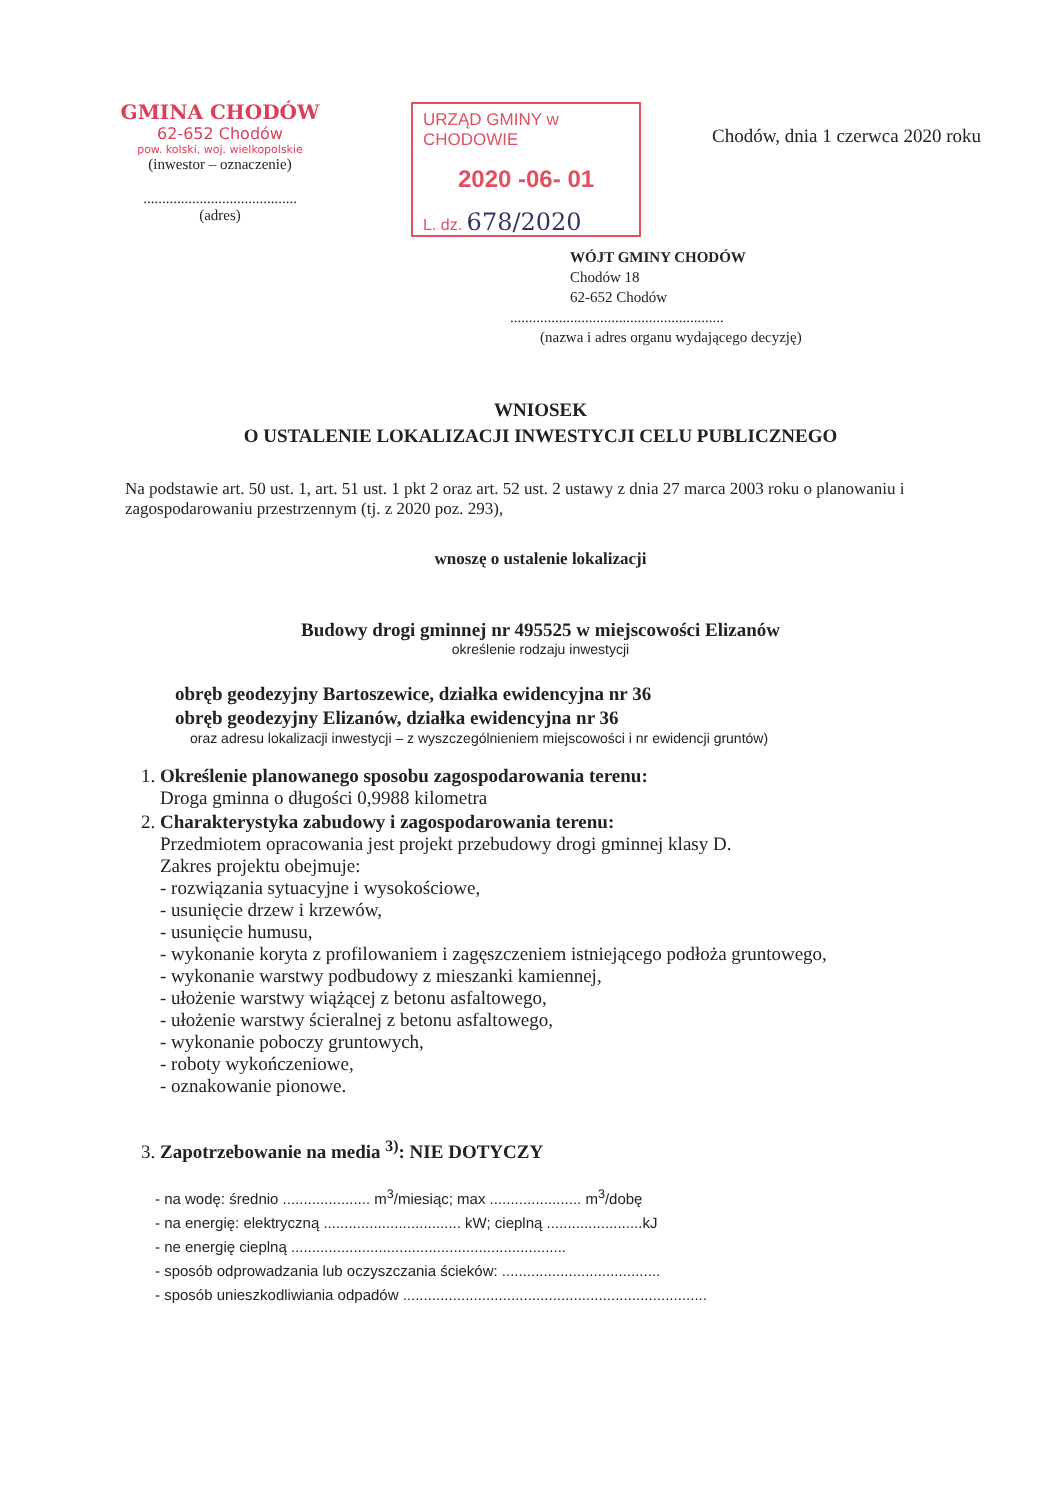GMINA CHODÓW
62-652 Chodów
pow. kolski, woj. wielkopolskie
(inwestor – oznaczenie)
.........................................
(adres)
URZĄD GMINY w CHODOWIE
2020 -06- 01
L. dz. 678/2020
Chodów, dnia 1 czerwca 2020 roku
WÓJT GMINY CHODÓW
Chodów 18
62-652 Chodów
.........................................................
(nazwa i adres organu wydającego decyzję)
WNIOSEK
O USTALENIE LOKALIZACJI INWESTYCJI CELU PUBLICZNEGO
Na podstawie art. 50 ust. 1, art. 51 ust. 1 pkt 2 oraz art. 52 ust. 2 ustawy z dnia 27 marca 2003 roku o planowaniu i zagospodarowaniu przestrzennym (tj. z 2020 poz. 293),
wnoszę o ustalenie lokalizacji
Budowy drogi gminnej nr 495525 w miejscowości Elizanów
określenie rodzaju inwestycji
obręb geodezyjny Bartoszewice, działka ewidencyjna nr 36
obręb geodezyjny Elizanów, działka ewidencyjna nr 36
oraz adresu lokalizacji inwestycji – z wyszczególnieniem miejscowości i nr ewidencji gruntów)
1. Określenie planowanego sposobu zagospodarowania terenu:
Droga gminna o długości 0,9988 kilometra
2. Charakterystyka zabudowy i zagospodarowania terenu:
Przedmiotem opracowania jest projekt przebudowy drogi gminnej klasy D.
Zakres projektu obejmuje:
- rozwiązania sytuacyjne i wysokościowe,
- usunięcie drzew i krzewów,
- usunięcie humusu,
- wykonanie koryta z profilowaniem i zagęszczeniem istniejącego podłoża gruntowego,
- wykonanie warstwy podbudowy z mieszanki kamiennej,
- ułożenie warstwy wiążącej z betonu asfaltowego,
- ułożenie warstwy ścieralnej z betonu asfaltowego,
- wykonanie poboczy gruntowych,
- roboty wykończeniowe,
- oznakowanie pionowe.
3. Zapotrzebowanie na media <sup>3)</sup>: NIE DOTYCZY
- na wodę: średnio ..................... m<sup>3</sup>/miesiąc; max ...................... m<sup>3</sup>/dobę
- na energię: elektryczną ................................. kW; cieplną .......................kJ
- ne energię cieplną ..................................................................
- sposób odprowadzania lub oczyszczania ścieków: ......................................
- sposób unieszkodliwiania odpadów .........................................................................